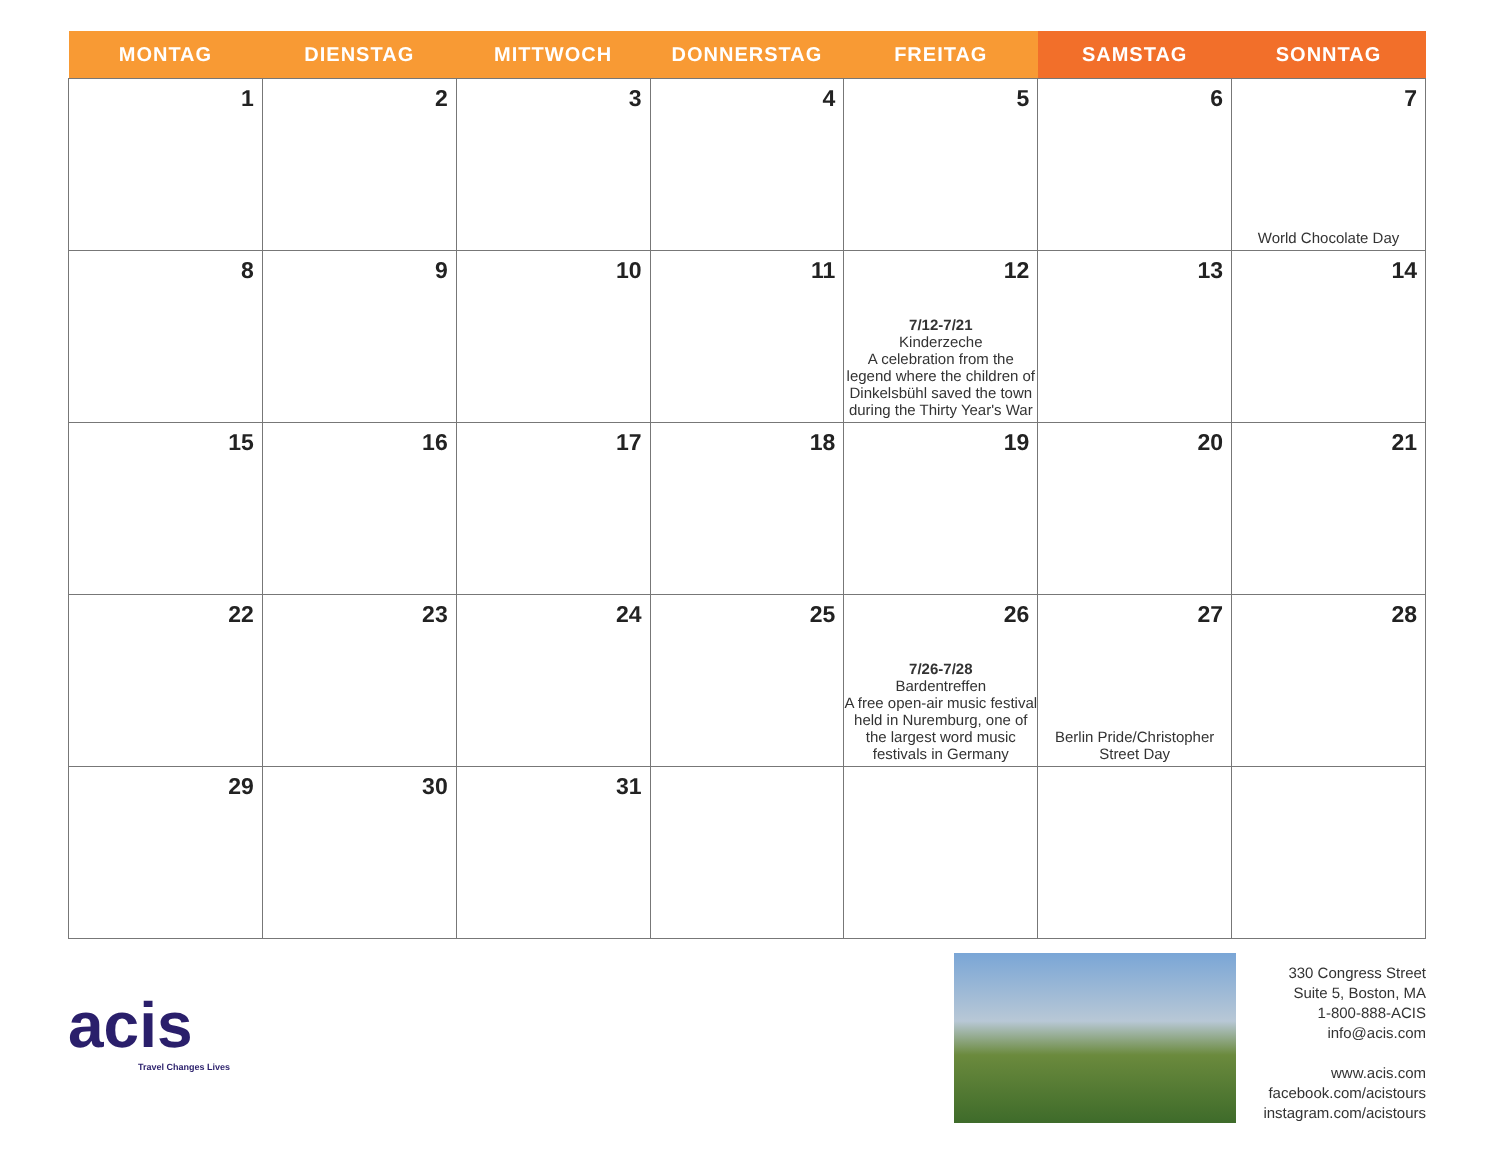| MONTAG | DIENSTAG | MITTWOCH | DONNERSTAG | FREITAG | SAMSTAG | SONNTAG |
| --- | --- | --- | --- | --- | --- | --- |
| 1 | 2 | 3 | 4 | 5 | 6 | 7 World Chocolate Day |
| 8 | 9 | 10 | 11 | 12 7/12-7/21 Kinderzeche A celebration from the legend where the children of Dinkelsbühl saved the town during the Thirty Year's War | 13 | 14 |
| 15 | 16 | 17 | 18 | 19 | 20 | 21 |
| 22 | 23 | 24 | 25 | 26 7/26-7/28 Bardentreffen A free open-air music festival held in Nuremburg, one of the largest word music festivals in Germany | 27 Berlin Pride/Christopher Street Day | 28 |
| 29 | 30 | 31 | | | | |
acis
Travel Changes Lives
330 Congress Street
Suite 5, Boston, MA
1-800-888-ACIS
info@acis.com
www.acis.com
facebook.com/acistours
instagram.com/acistours